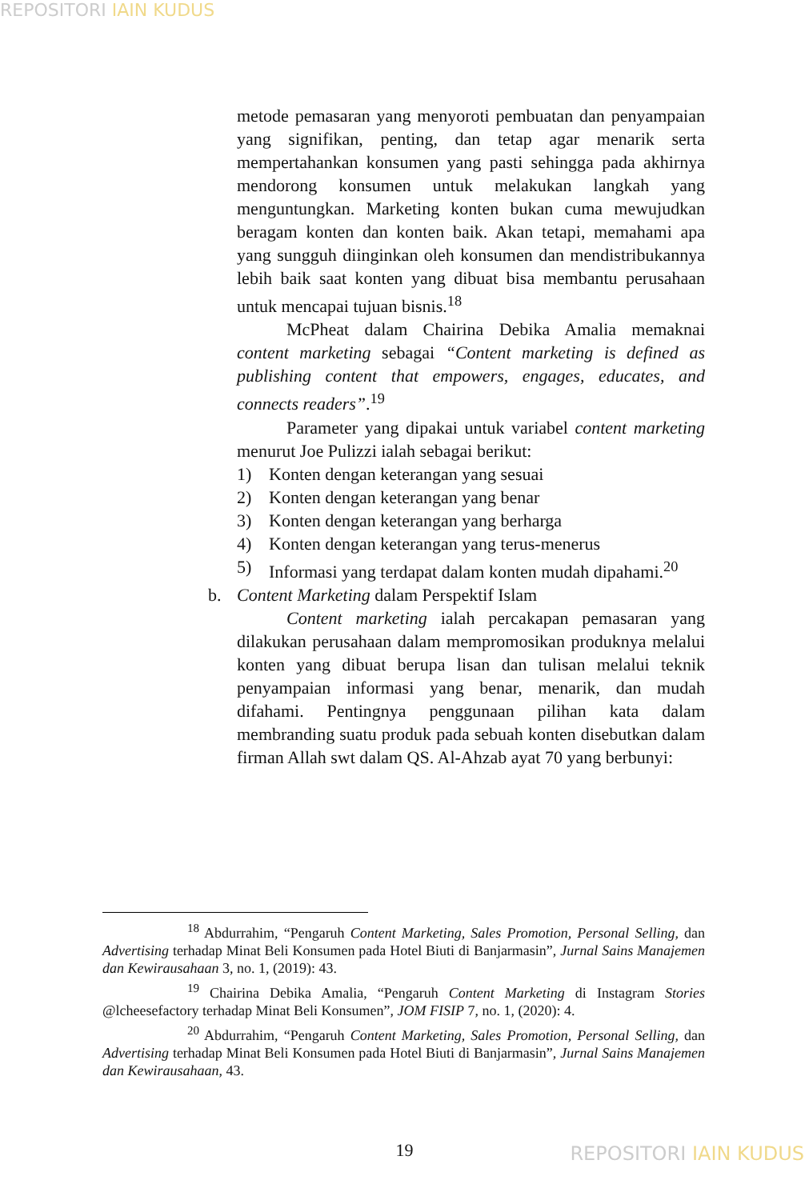REPOSITORI IAIN KUDUS
metode pemasaran yang menyoroti pembuatan dan penyampaian yang signifikan, penting, dan tetap agar menarik serta mempertahankan konsumen yang pasti sehingga pada akhirnya mendorong konsumen untuk melakukan langkah yang menguntungkan. Marketing konten bukan cuma mewujudkan beragam konten dan konten baik. Akan tetapi, memahami apa yang sungguh diinginkan oleh konsumen dan mendistribukannya lebih baik saat konten yang dibuat bisa membantu perusahaan untuk mencapai tujuan bisnis.<sup>18</sup>
McPheat dalam Chairina Debika Amalia memaknai content marketing sebagai “Content marketing is defined as publishing content that empowers, engages, educates, and connects readers”.<sup>19</sup>
Parameter yang dipakai untuk variabel content marketing menurut Joe Pulizzi ialah sebagai berikut:
1) Konten dengan keterangan yang sesuai
2) Konten dengan keterangan yang benar
3) Konten dengan keterangan yang berharga
4) Konten dengan keterangan yang terus-menerus
5) Informasi yang terdapat dalam konten mudah dipahami.<sup>20</sup>
b. Content Marketing dalam Perspektif Islam
Content marketing ialah percakapan pemasaran yang dilakukan perusahaan dalam mempromosikan produknya melalui konten yang dibuat berupa lisan dan tulisan melalui teknik penyampaian informasi yang benar, menarik, dan mudah difahami. Pentingnya penggunaan pilihan kata dalam membranding suatu produk pada sebuah konten disebutkan dalam firman Allah swt dalam QS. Al-Ahzab ayat 70 yang berbunyi:
<sup>18</sup> Abdurrahim, “Pengaruh Content Marketing, Sales Promotion, Personal Selling, dan Advertising terhadap Minat Beli Konsumen pada Hotel Biuti di Banjarmasin”, Jurnal Sains Manajemen dan Kewirausahaan 3, no. 1, (2019): 43.
<sup>19</sup> Chairina Debika Amalia, “Pengaruh Content Marketing di Instagram Stories @lcheesefactory terhadap Minat Beli Konsumen”, JOM FISIP 7, no. 1, (2020): 4.
<sup>20</sup> Abdurrahim, “Pengaruh Content Marketing, Sales Promotion, Personal Selling, dan Advertising terhadap Minat Beli Konsumen pada Hotel Biuti di Banjarmasin”, Jurnal Sains Manajemen dan Kewirausahaan, 43.
19 REPOSITORI IAIN KUDUS